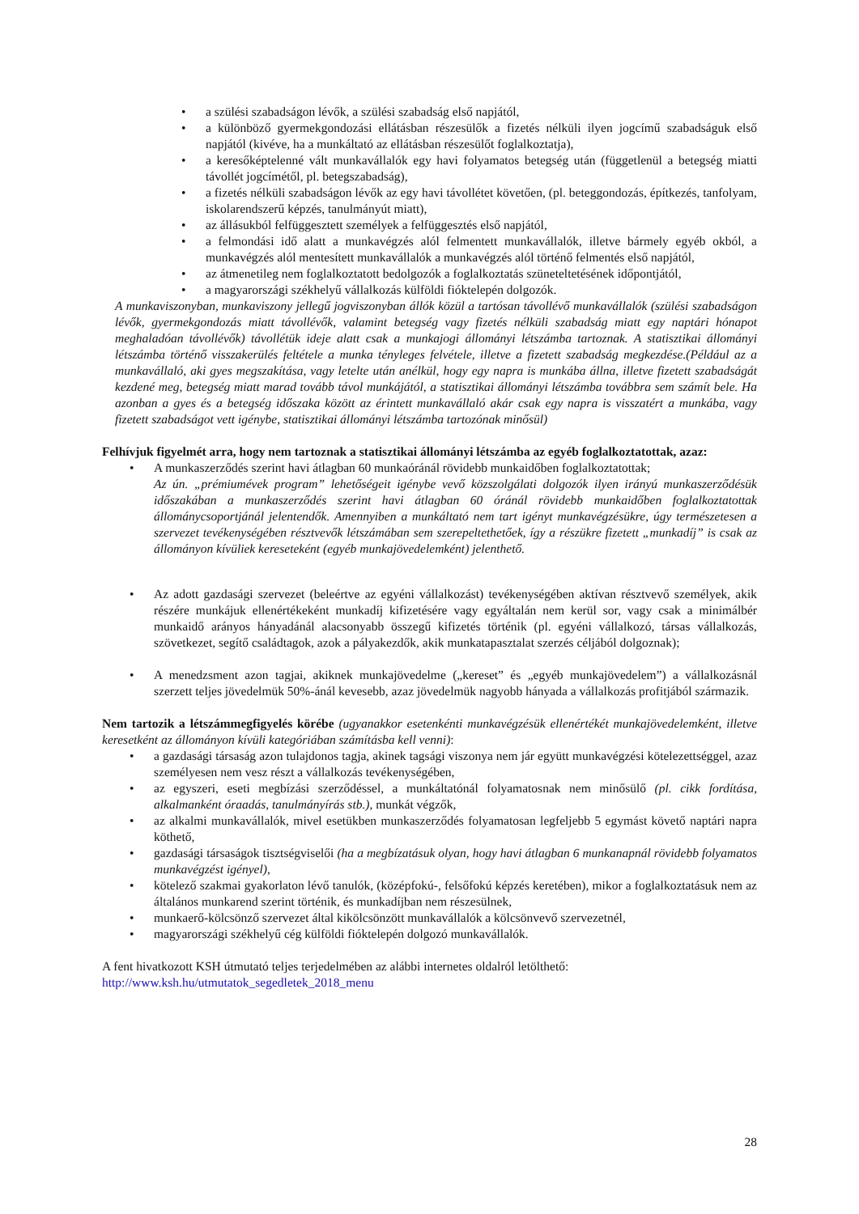• a szülési szabadságon lévők, a szülési szabadság első napjától,
• a különböző gyermekgondozási ellátásban részesülők a fizetés nélküli ilyen jogcímű szabadságuk első napjától (kivéve, ha a munkáltató az ellátásban részesülőt foglalkoztatja),
• a keresőképtelenné vált munkavállalók egy havi folyamatos betegség után (függetlenül a betegség miatti távollét jogcímétől, pl. betegszabadság),
• a fizetés nélküli szabadságon lévők az egy havi távollétet követően, (pl. beteggondozás, építkezés, tanfolyam, iskolarendszerű képzés, tanulmányút miatt),
• az állásukból felfüggesztett személyek a felfüggesztés első napjától,
• a felmondási idő alatt a munkavégzés alól felmentett munkavállalók, illetve bármely egyéb okból, a munkavégzés alól mentesített munkavállalók a munkavégzés alól történő felmentés első napjától,
• az átmenetileg nem foglalkoztatott bedolgozók a foglalkoztatás szüneteltetésének időpontjától,
• a magyarországi székhelyű vállalkozás külföldi fióktelepén dolgozók.
A munkaviszonyban, munkaviszony jellegű jogviszonyban állók közül a tartósan távollévő munkavállalók (szülési szabadságon lévők, gyermekgondozás miatt távollévők, valamint betegség vagy fizetés nélküli szabadság miatt egy naptári hónapot meghaladóan távollévők) távollétük ideje alatt csak a munkajogi állományi létszámba tartoznak. A statisztikai állományi létszámba történő visszakerülés feltétele a munka tényleges felvétele, illetve a fizetett szabadság megkezdése.(Például az a munkavállaló, aki gyes megszakítása, vagy letelte után anélkül, hogy egy napra is munkába állna, illetve fizetett szabadságát kezdené meg, betegség miatt marad tovább távol munkájától, a statisztikai állományi létszámba továbbra sem számít bele. Ha azonban a gyes és a betegség időszaka között az érintett munkavállaló akár csak egy napra is visszatért a munkába, vagy fizetett szabadságot vett igénybe, statisztikai állományi létszámba tartozónak minősül)
Felhívjuk figyelmét arra, hogy nem tartoznak a statisztikai állományi létszámba az egyéb foglalkoztatottak, azaz:
• A munkaszerződés szerint havi átlagban 60 munkaóránál rövidebb munkaidőben foglalkoztatottak;
Az ún. „prémiumévek program” lehetőségeit igénybe vevő közszolgálati dolgozók ilyen irányú munkaszerződésük időszakában a munkaszerződés szerint havi átlagban 60 óránál rövidebb munkaidőben foglalkoztatottak állománycsoportjánál jelentendők. Amennyiben a munkáltató nem tart igényt munkavégzésükre, úgy természetesen a szervezet tevékenységében résztvevők létszámában sem szerepeltethetőek, így a részükre fizetett „munkadíj” is csak az állományon kívüliek kereseteként (egyéb munkajövedelemként) jelenthető.
• Az adott gazdasági szervezet (beleértve az egyéni vállalkozást) tevékenységében aktívan résztvevő személyek, akik részére munkájuk ellenértékeként munkadíj kifizetésére vagy egyáltalán nem kerül sor, vagy csak a minimálbér munkaidő arányos hányadánál alacsonyabb összegű kifizetés történik (pl. egyéni vállalkozó, társas vállalkozás, szövetkezet, segítő családtagok, azok a pályakezdők, akik munkatapasztalat szerzés céljából dolgoznak);
• A menedzsment azon tagjai, akiknek munkajövedelme („kereset” és „egyéb munkajövedelem”) a vállalkozásnál szerzett teljes jövedelmük 50%-ánál kevesebb, azaz jövedelmük nagyobb hányada a vállalkozás profitjából származik.
Nem tartozik a létszámmegfigyelés körébe (ugyanakkor esetenkénti munkavégzésük ellenértékét munkajövedelemként, illetve keresetként az állományon kívüli kategóriában számításba kell venni):
• a gazdasági társaság azon tulajdonos tagja, akinek tagsági viszonya nem jár együtt munkavégzési kötelezettséggel, azaz személyesen nem vesz részt a vállalkozás tevékenységében,
• az egyszeri, eseti megbízási szerződéssel, a munkáltatónál folyamatosnak nem minősülő (pl. cikk fordítása, alkalmanként óraadás, tanulmányírás stb.), munkát végzők,
• az alkalmi munkavállalók, mivel esetükben munkaszerződés folyamatosan legfeljebb 5 egymást követő naptári napra köthető,
• gazdasági társaságok tisztségviselői (ha a megbízatásuk olyan, hogy havi átlagban 6 munkanapnál rövidebb folyamatos munkavégzést igényel),
• kötelező szakmai gyakorlaton lévő tanulók, (középfokú-, felsőfokú képzés keretében), mikor a foglalkoztatásuk nem az általános munkarend szerint történik, és munkadíjban nem részesülnek,
• munkaerő-kölcsönző szervezet által kikölcsönzött munkavállalók a kölcsönvevő szervezetnél,
• magyarországi székhelyű cég külföldi fióktelepén dolgozó munkavállalók.
A fent hivatkozott KSH útmutató teljes terjedelmében az alábbi internetes oldalról letölthető:
http://www.ksh.hu/utmutatok_segedletek_2018_menu
28